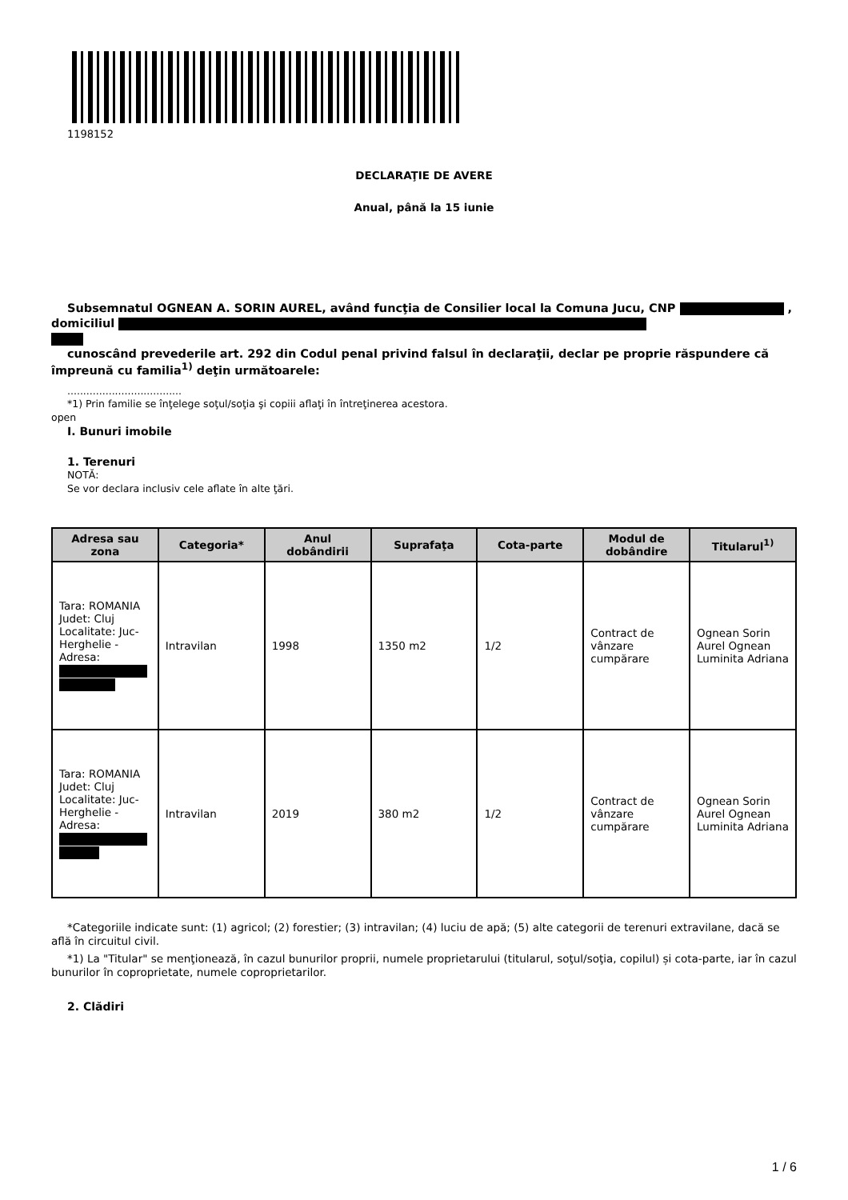1198152
DECLARAŢIE DE AVERE
Anual, până la 15 iunie
Subsemnatul OGNEAN A. SORIN AUREL, având funcţia de Consilier local la Comuna Jucu, CNP , domiciliul
cunoscând prevederile art. 292 din Codul penal privind falsul în declaraţii, declar pe proprie răspundere că împreună cu familia<sup>1)</sup> deţin următoarele:
....................................
*1) Prin familie se înţelege soţul/soţia şi copiii aflaţi în întreţinerea acestora.
open
I. Bunuri imobile
1. Terenuri
NOTĂ:
Se vor declara inclusiv cele aflate în alte ţări.
| Adresa sau zona | Categoria* | Anul dobândirii | Suprafaţa | Cota-parte | Modul de dobândire | Titularul<sup>1)</sup> |
| --- | --- | --- | --- | --- | --- | --- |
| Tara: ROMANIA Judet: Cluj Localitate: Juc-Herghelie - Adresa: | Intravilan | 1998 | 1350 m2 | 1/2 | Contract de vânzare cumpărare | Ognean Sorin Aurel Ognean Luminita Adriana |
| Tara: ROMANIA Judet: Cluj Localitate: Juc-Herghelie - Adresa: | Intravilan | 2019 | 380 m2 | 1/2 | Contract de vânzare cumpărare | Ognean Sorin Aurel Ognean Luminita Adriana |
*Categoriile indicate sunt: (1) agricol; (2) forestier; (3) intravilan; (4) luciu de apă; (5) alte categorii de terenuri extravilane, dacă se află în circuitul civil.
*1) La "Titular" se menţionează, în cazul bunurilor proprii, numele proprietarului (titularul, soţul/soţia, copilul) și cota-parte, iar în cazul bunurilor în coproprietate, numele coproprietarilor.
2. Clădiri
1 / 6